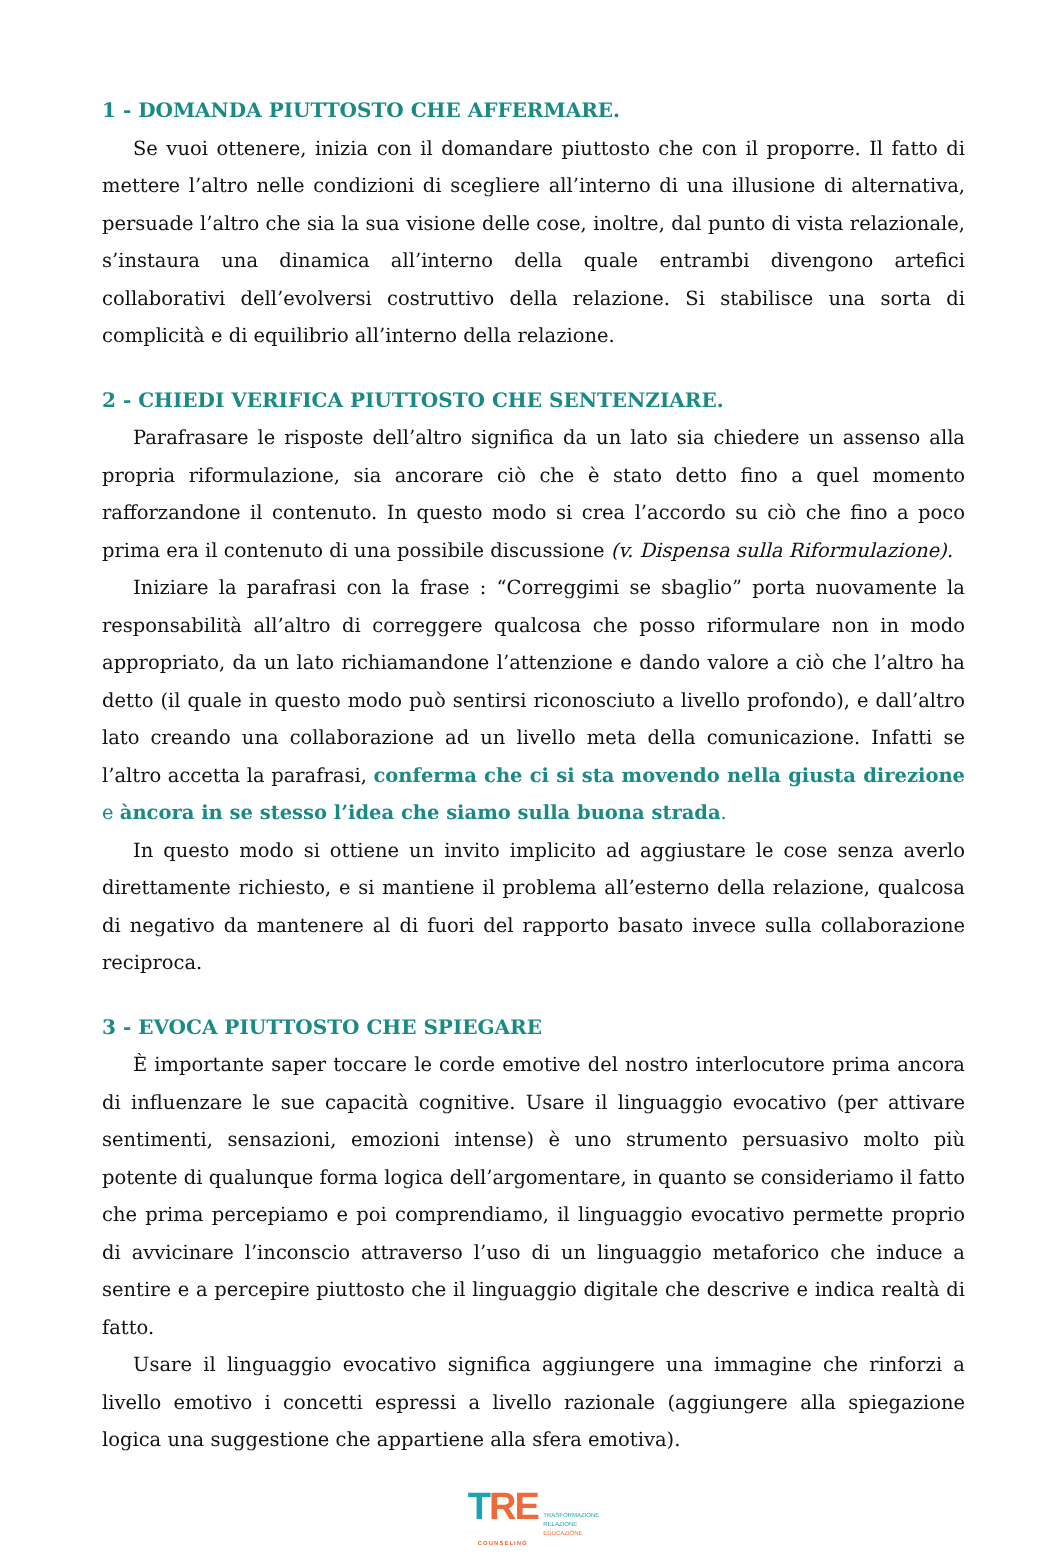1 - DOMANDA PIUTTOSTO CHE AFFERMARE.
Se vuoi ottenere, inizia con il domandare piuttosto che con il proporre. Il fatto di mettere l’altro nelle condizioni di scegliere all’interno di una illusione di alternativa, persuade l’altro che sia la sua visione delle cose, inoltre, dal punto di vista relazionale, s’instaura una dinamica all’interno della quale entrambi divengono artefici collaborativi dell’evolversi costruttivo della relazione. Si stabilisce una sorta di complicità e di equilibrio all’interno della relazione.
2 - CHIEDI VERIFICA PIUTTOSTO CHE SENTENZIARE.
Parafrasare le risposte dell’altro significa da un lato sia chiedere un assenso alla propria riformulazione, sia ancorare ciò che è stato detto fino a quel momento rafforzandone il contenuto. In questo modo si crea l’accordo su ciò che fino a poco prima era il contenuto di una possibile discussione (v. Dispensa sulla Riformulazione).
Iniziare la parafrasi con la frase : “Correggimi se sbaglio” porta nuovamente la responsabilità all’altro di correggere qualcosa che posso riformulare non in modo appropriato, da un lato richiamandone l’attenzione e dando valore a ciò che l’altro ha detto (il quale in questo modo può sentirsi riconosciuto a livello profondo), e dall’altro lato creando una collaborazione ad un livello meta della comunicazione. Infatti se l’altro accetta la parafrasi, conferma che ci si sta movendo nella giusta direzione e àncora in se stesso l’idea che siamo sulla buona strada.
In questo modo si ottiene un invito implicito ad aggiustare le cose senza averlo direttamente richiesto, e si mantiene il problema all’esterno della relazione, qualcosa di negativo da mantenere al di fuori del rapporto basato invece sulla collaborazione reciproca.
3 - EVOCA PIUTTOSTO CHE SPIEGARE
È importante saper toccare le corde emotive del nostro interlocutore prima ancora di influenzare le sue capacità cognitive. Usare il linguaggio evocativo (per attivare sentimenti, sensazioni, emozioni intense) è uno strumento persuasivo molto più potente di qualunque forma logica dell’argomentare, in quanto se consideriamo il fatto che prima percepiamo e poi comprendiamo, il linguaggio evocativo permette proprio di avvicinare l’inconscio attraverso l’uso di un linguaggio metaforico che induce a sentire e a percepire piuttosto che il linguaggio digitale che descrive e indica realtà di fatto.
Usare il linguaggio evocativo significa aggiungere una immagine che rinforzi a livello emotivo i concetti espressi a livello razionale (aggiungere alla spiegazione logica una suggestione che appartiene alla sfera emotiva).
TRE
COUNSELING
TRASFORMAZIONE
RELAZIONE
EDUCAZIONE